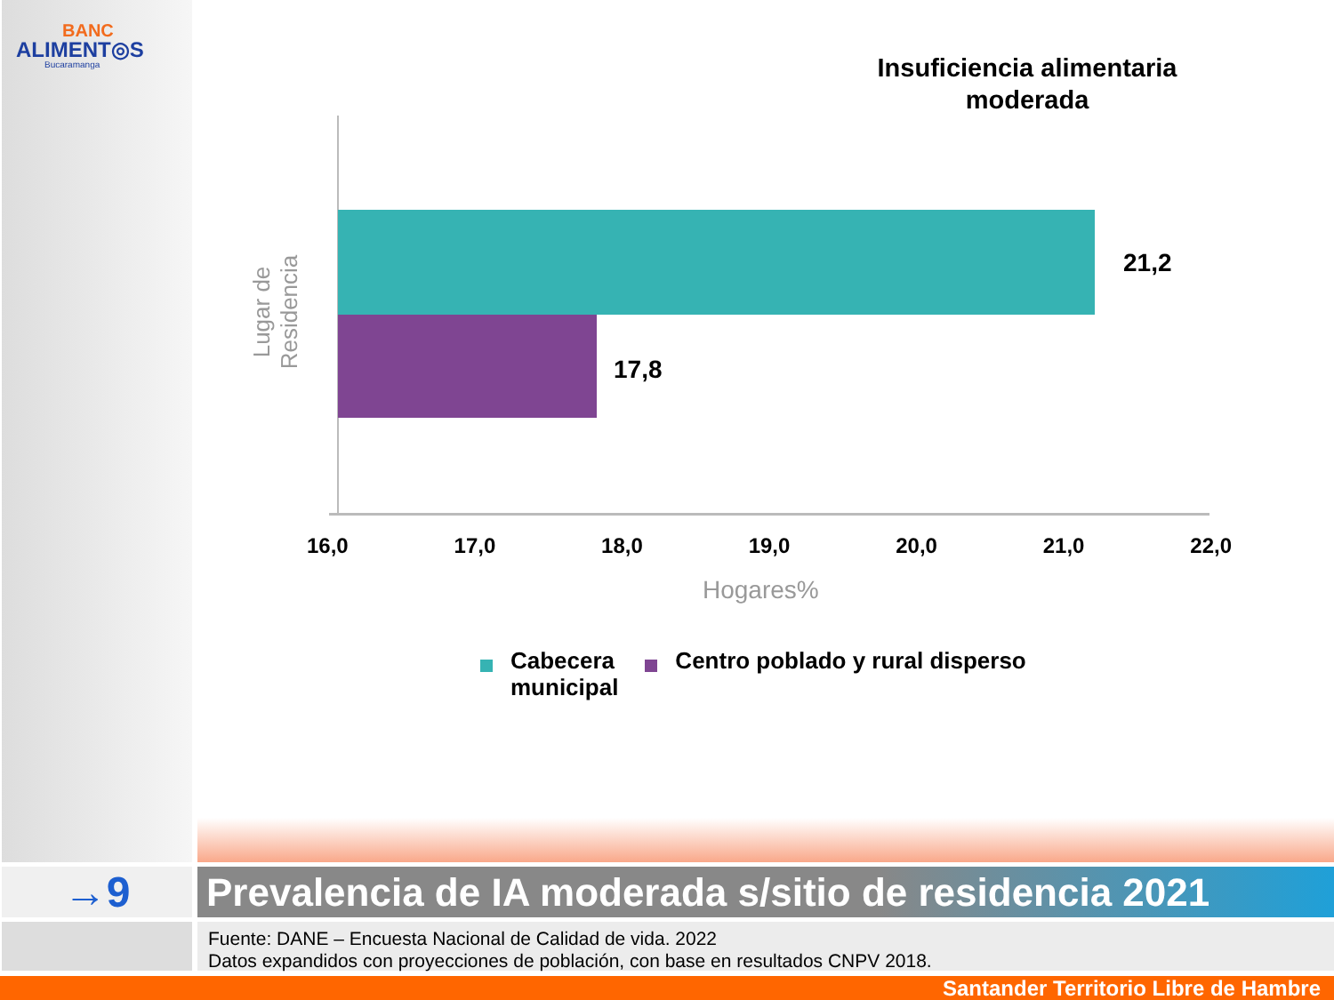BANC
ALIMENT◎S
Bucaramanga
Insuficiencia alimentaria moderada
Lugar de Residencia
21,2
17,8
16,0 17,0 18,0 19,0 20,0 21,0 22,0
Hogares%
Cabecera
municipal
Centro poblado y rural disperso
→9
Prevalencia de IA moderada s/sitio de residencia 2021
Fuente: DANE – Encuesta Nacional de Calidad de vida. 2022
Datos expandidos con proyecciones de población, con base en resultados CNPV 2018.
Santander Territorio Libre de Hambre